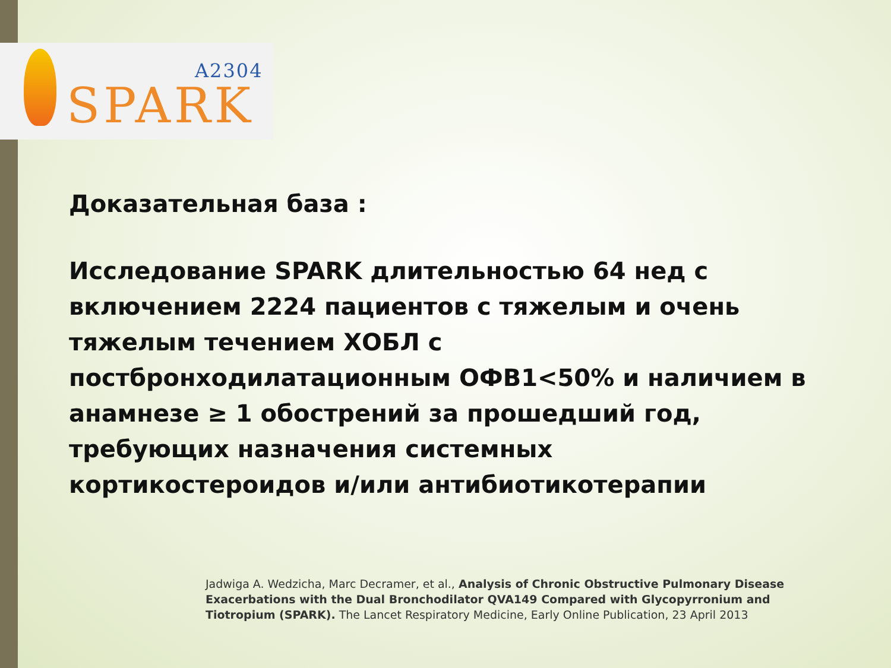A2304
SPARK
Доказательная база :
Исследование SPARK длительностью 64 нед с включением 2224 пациентов с тяжелым и очень тяжелым течением ХОБЛ с постбронходилатационным ОФВ1<50% и наличием в анамнезе ≥ 1 обострений за прошедший год, требующих назначения системных кортикостероидов и/или антибиотикотерапии
Jadwiga A. Wedzicha, Marc Decramer, et al., Analysis of Chronic Obstructive Pulmonary Disease Exacerbations with the Dual Bronchodilator QVA149 Compared with Glycopyrronium and Tiotropium (SPARK). The Lancet Respiratory Medicine, Early Online Publication, 23 April 2013